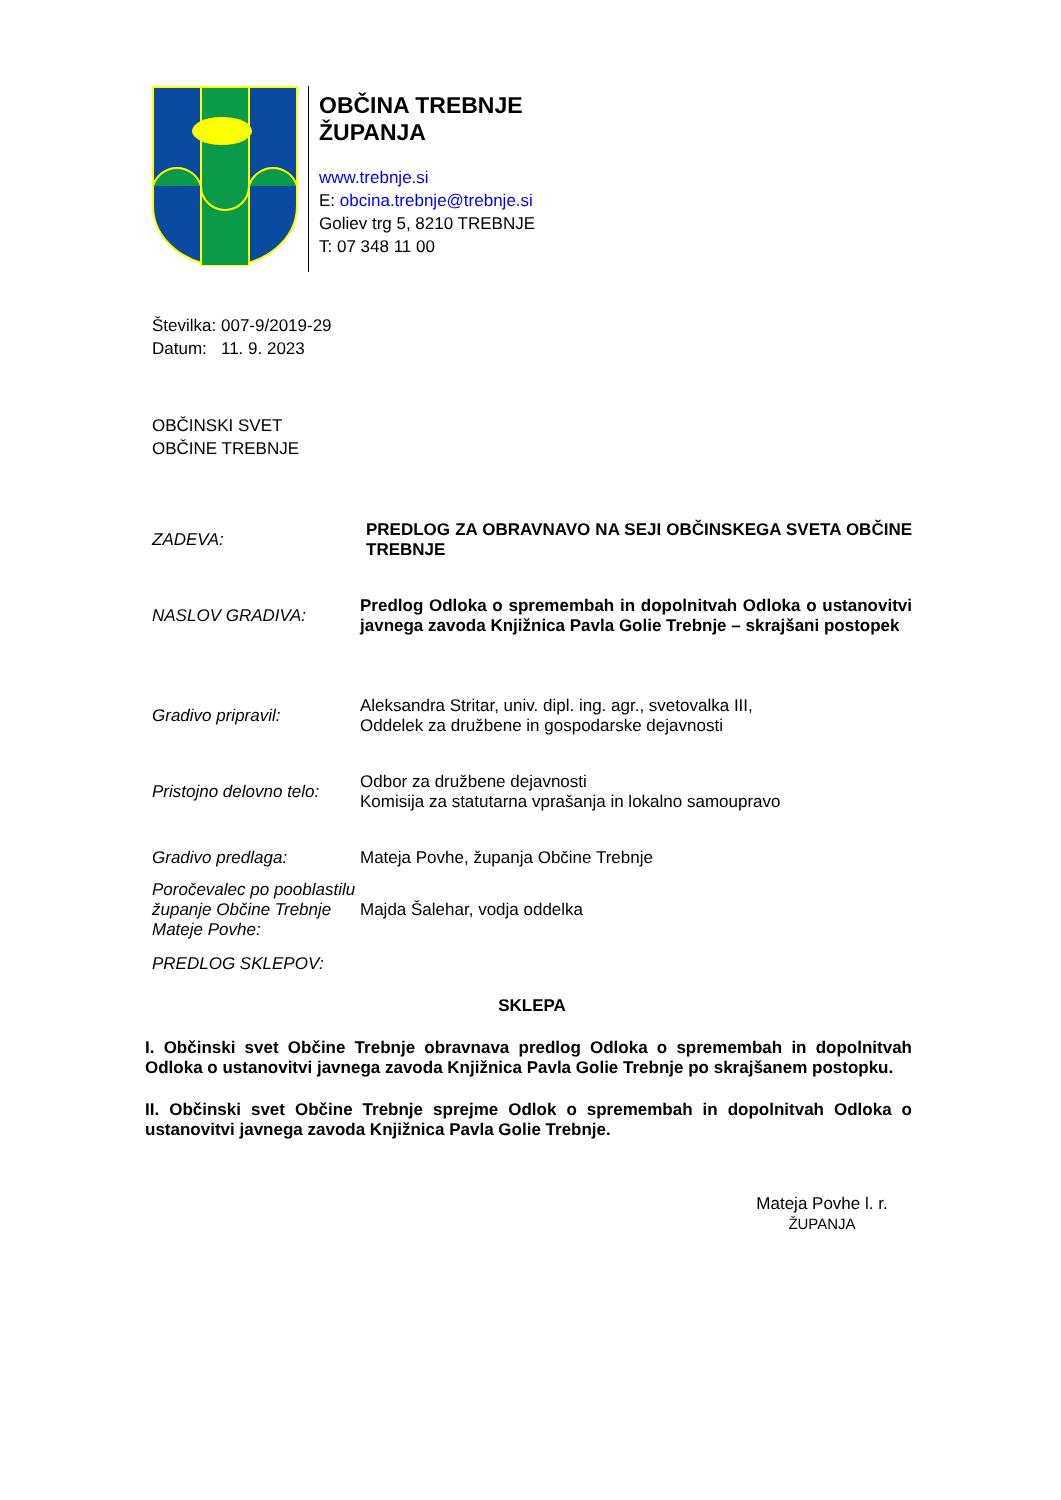OBČINA TREBNJE
ŽUPANJA
www.trebnje.si
E: obcina.trebnje@trebnje.si
Goliev trg 5, 8210 TREBNJE
T: 07 348 11 00
Številka: 007-9/2019-29
Datum: 11. 9. 2023
OBČINSKI SVET
OBČINE TREBNJE
ZADEVA:
PREDLOG ZA OBRAVNAVO NA SEJI OBČINSKEGA SVETA OBČINE TREBNJE
NASLOV GRADIVA:
Predlog Odloka o spremembah in dopolnitvah Odloka o ustanovitvi javnega zavoda Knjižnica Pavla Golie Trebnje – skrajšani postopek
Gradivo pripravil:
Aleksandra Stritar, univ. dipl. ing. agr., svetovalka III,
Oddelek za družbene in gospodarske dejavnosti
Pristojno delovno telo:
Odbor za družbene dejavnosti
Komisija za statutarna vprašanja in lokalno samoupravo
Gradivo predlaga: Mateja Povhe, županja Občine Trebnje
Poročevalec po pooblastilu županje Občine Trebnje Mateje Povhe:
Majda Šalehar, vodja oddelka
PREDLOG SKLEPOV:
SKLEPA
I. Občinski svet Občine Trebnje obravnava predlog Odloka o spremembah in dopolnitvah Odloka o ustanovitvi javnega zavoda Knjižnica Pavla Golie Trebnje po skrajšanem postopku.
II. Občinski svet Občine Trebnje sprejme Odlok o spremembah in dopolnitvah Odloka o ustanovitvi javnega zavoda Knjižnica Pavla Golie Trebnje.
Mateja Povhe l. r.
ŽUPANJA